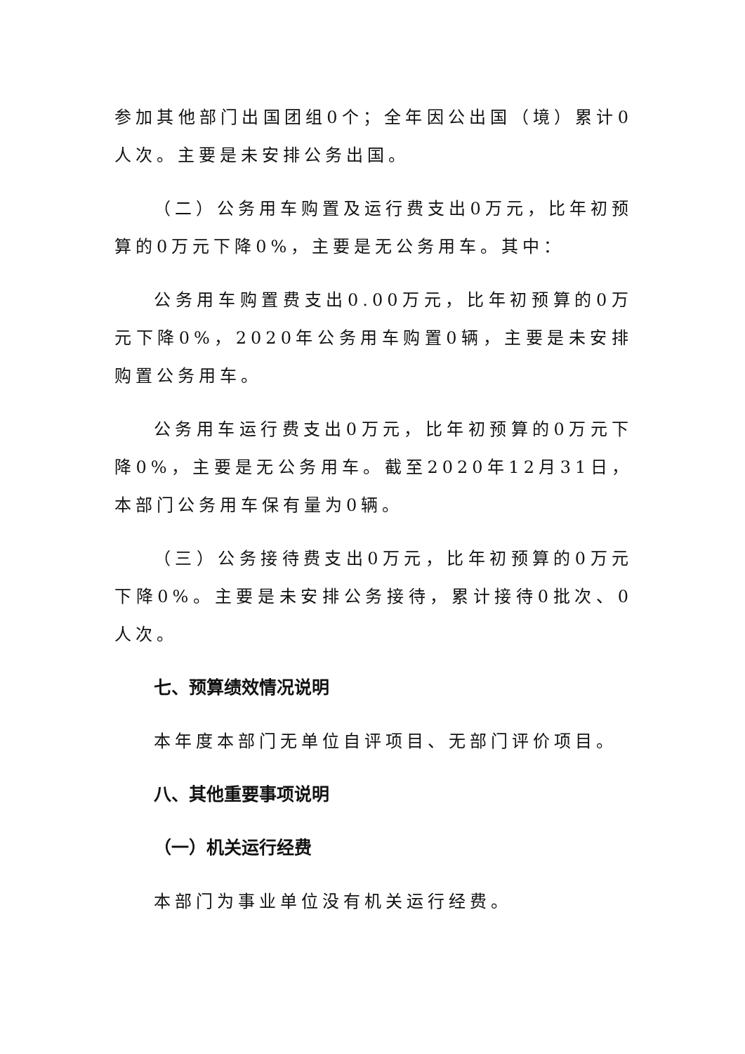参加其他部门出国团组0个；全年因公出国（境）累计0人次。主要是未安排公务出国。
（二）公务用车购置及运行费支出0万元，比年初预算的0万元下降0%，主要是无公务用车。其中：
公务用车购置费支出0.00万元，比年初预算的0万元下降0%，2020年公务用车购置0辆，主要是未安排购置公务用车。
公务用车运行费支出0万元，比年初预算的0万元下降0%，主要是无公务用车。截至2020年12月31日，本部门公务用车保有量为0辆。
（三）公务接待费支出0万元，比年初预算的0万元下降0%。主要是未安排公务接待，累计接待0批次、0人次。
七、预算绩效情况说明
本年度本部门无单位自评项目、无部门评价项目。
八、其他重要事项说明
（一）机关运行经费
本部门为事业单位没有机关运行经费。